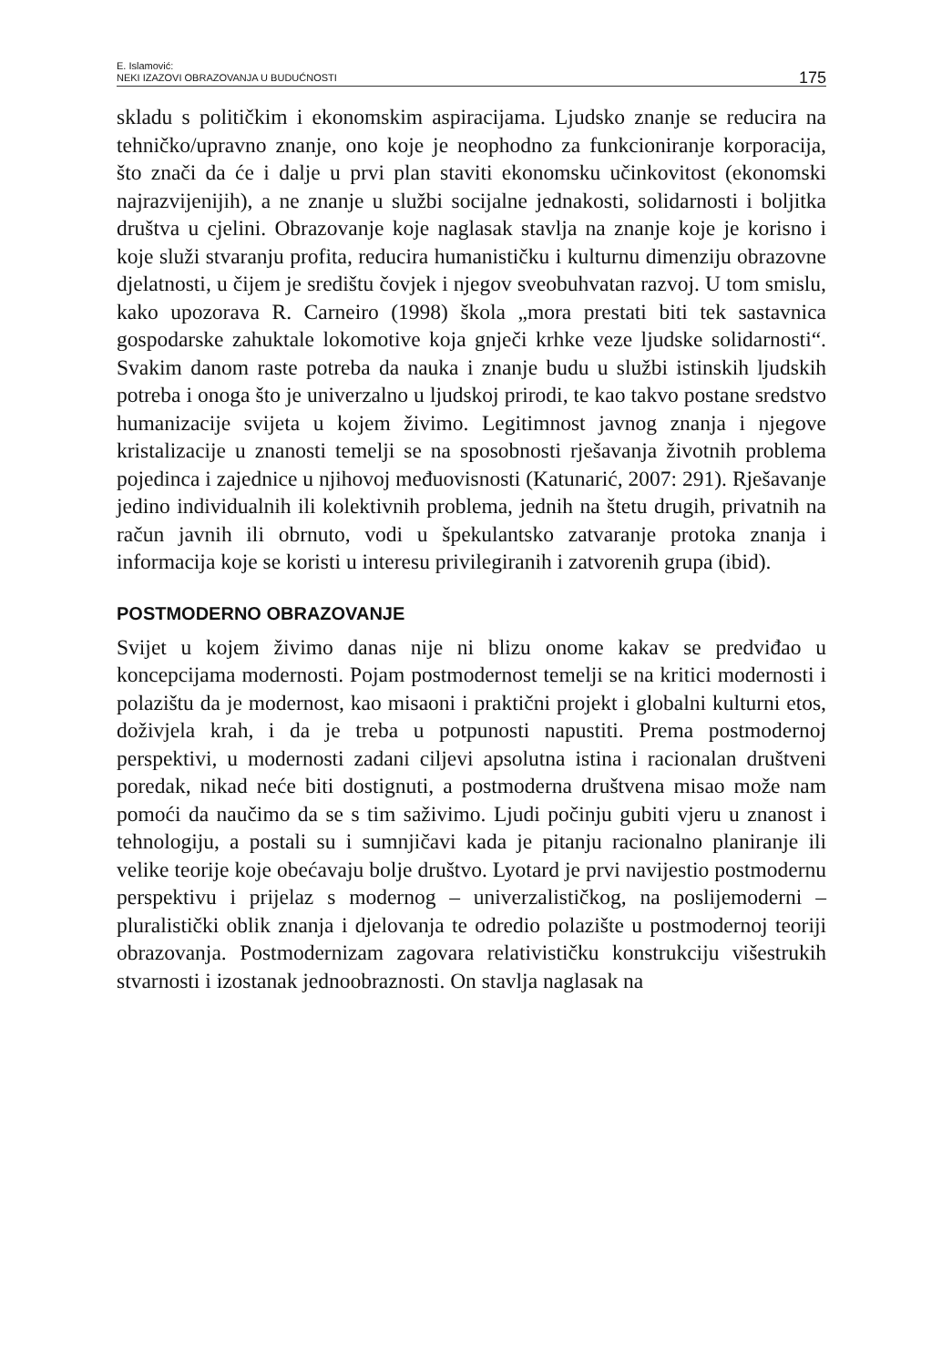E. Islamović:
NEKI IZAZOVI OBRAZOVANJA U BUDUĆNOSTI
175
skladu s političkim i ekonomskim aspiracijama. Ljudsko znanje se reducira na tehničko/upravno znanje, ono koje je neophodno za funkcioniranje korporacija, što znači da će i dalje u prvi plan staviti ekonomsku učinkovitost (ekonomski najrazvijenijih), a ne znanje u službi socijalne jednakosti, solidarnosti i boljitka društva u cjelini. Obrazovanje koje naglasak stavlja na znanje koje je korisno i koje služi stvaranju profita, reducira humanističku i kulturnu dimenziju obrazovne djelatnosti, u čijem je središtu čovjek i njegov sveobuhvatan razvoj. U tom smislu, kako upozorava R. Carneiro (1998) škola „mora prestati biti tek sastavnica gospodarske zahuktale lokomotive koja gnječi krhke veze ljudske solidarnosti“. Svakim danom raste potreba da nauka i znanje budu u službi istinskih ljudskih potreba i onoga što je univerzalno u ljudskoj prirodi, te kao takvo postane sredstvo humanizacije svijeta u kojem živimo. Legitimnost javnog znanja i njegove kristalizacije u znanosti temelji se na sposobnosti rješavanja životnih problema pojedinca i zajednice u njihovoj međuovisnosti (Katunarić, 2007: 291). Rješavanje jedino individualnih ili kolektivnih problema, jednih na štetu drugih, privatnih na račun javnih ili obrnuto, vodi u špekulantsko zatvaranje protoka znanja i informacija koje se koristi u interesu privilegiranih i zatvorenih grupa (ibid).
POSTMODERNO OBRAZOVANJE
Svijet u kojem živimo danas nije ni blizu onome kakav se predviđao u koncepcijama modernosti. Pojam postmodernost temelji se na kritici modernosti i polazištu da je modernost, kao misaoni i praktični projekt i globalni kulturni etos, doživjela krah, i da je treba u potpunosti napustiti. Prema postmodernoj perspektivi, u modernosti zadani ciljevi apsolutna istina i racionalan društveni poredak, nikad neće biti dostignuti, a postmoderna društvena misao može nam pomoći da naučimo da se s tim saživimo. Ljudi počinju gubiti vjeru u znanost i tehnologiju, a postali su i sumnjičavi kada je pitanju racionalno planiranje ili velike teorije koje obećavaju bolje društvo. Lyotard je prvi navijestio postmodernu perspektivu i prijelaz s modernog – univerzalističkog, na poslijemoderni – pluralistički oblik znanja i djelovanja te odredio polazište u postmodernoj teoriji obrazovanja. Postmodernizam zagovara relativističku konstrukciju višestrukih stvarnosti i izostanak jednoobraznosti. On stavlja naglasak na